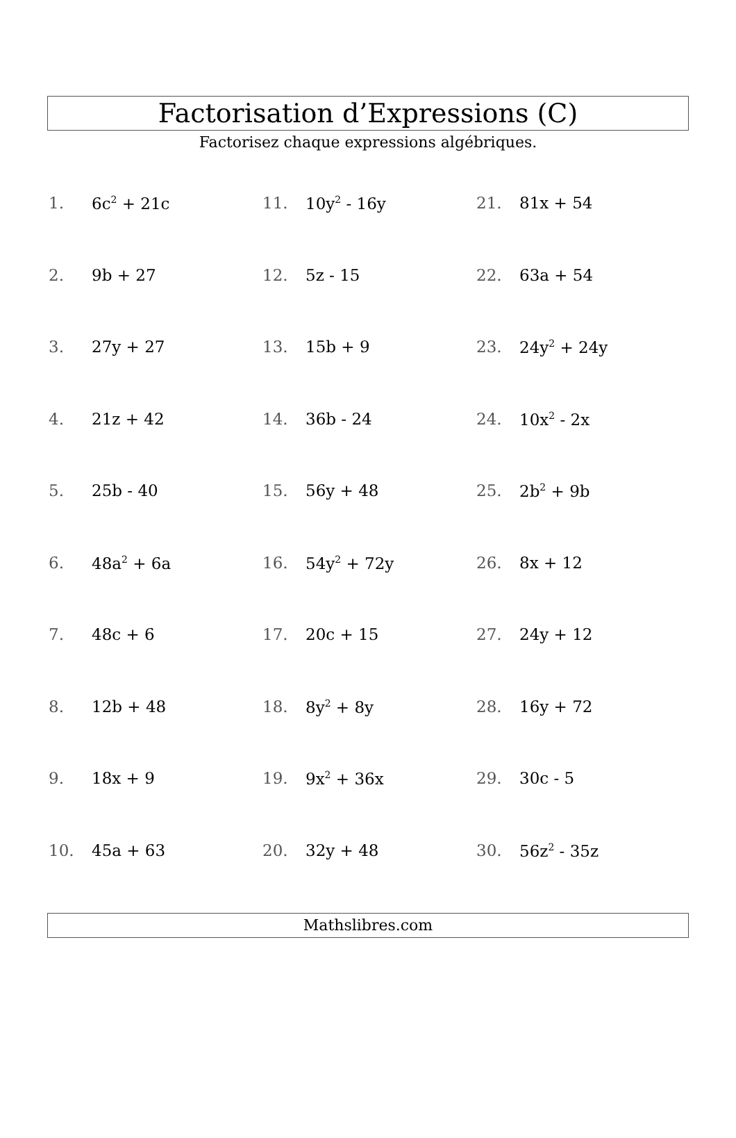Factorisation d’Expressions (C)
Factorisez chaque expressions algébriques.
1. 6c<sup>2</sup> + 21c
2. 9b + 27
3. 27y + 27
4. 21z + 42
5. 25b - 40
6. 48a<sup>2</sup> + 6a
7. 48c + 6
8. 12b + 48
9. 18x + 9
10. 45a + 63
11. 10y<sup>2</sup> - 16y
12. 5z - 15
13. 15b + 9
14. 36b - 24
15. 56y + 48
16. 54y<sup>2</sup> + 72y
17. 20c + 15
18. 8y<sup>2</sup> + 8y
19. 9x<sup>2</sup> + 36x
20. 32y + 48
21. 81x + 54
22. 63a + 54
23. 24y<sup>2</sup> + 24y
24. 10x<sup>2</sup> - 2x
25. 2b<sup>2</sup> + 9b
26. 8x + 12
27. 24y + 12
28. 16y + 72
29. 30c - 5
30. 56z<sup>2</sup> - 35z
Mathslibres.com